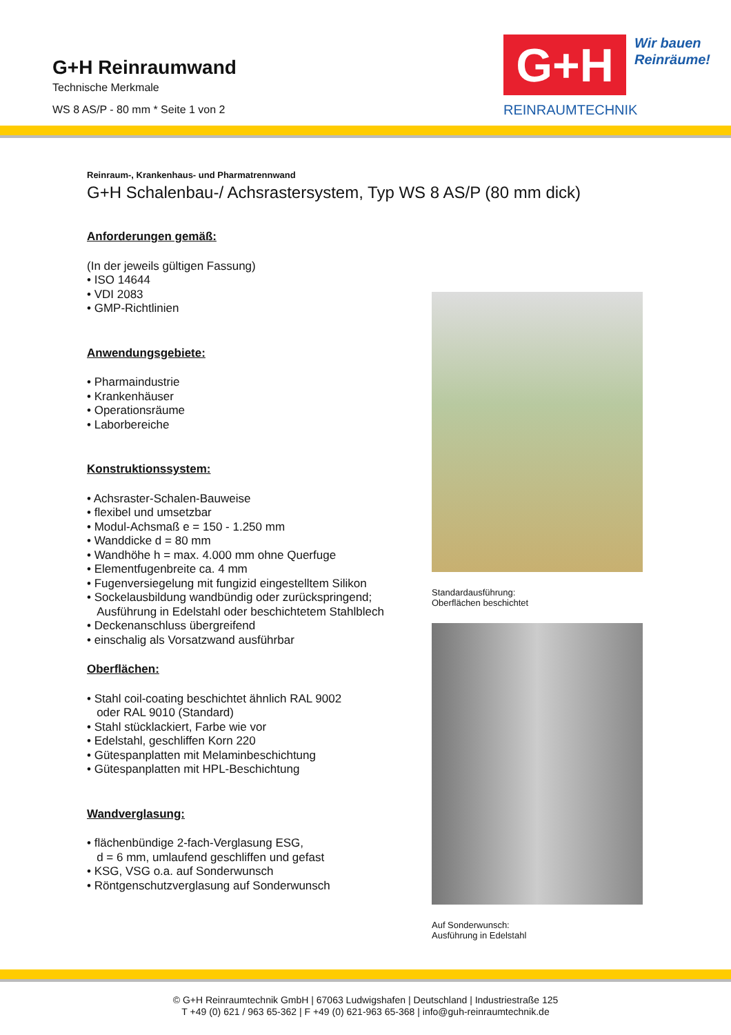G+H Reinraumwand
Technische Merkmale
WS 8 AS/P - 80 mm * Seite 1 von 2
G+H
Wir bauen
Reinräume!
REINRAUMTECHNIK
Reinraum-, Krankenhaus- und Pharmatrennwand
G+H Schalenbau-/ Achsrastersystem, Typ WS 8 AS/P (80 mm dick)
Anforderungen gemäß:
(In der jeweils gültigen Fassung)
• ISO 14644
• VDI 2083
• GMP-Richtlinien
Anwendungsgebiete:
• Pharmaindustrie
• Krankenhäuser
• Operationsräume
• Laborbereiche
Konstruktionssystem:
• Achsraster-Schalen-Bauweise
• flexibel und umsetzbar
• Modul-Achsmaß e = 150 - 1.250 mm
• Wanddicke d = 80 mm
• Wandhöhe h = max. 4.000 mm ohne Querfuge
• Elementfugenbreite ca. 4 mm
• Fugenversiegelung mit fungizid eingestelltem Silikon
• Sockelausbildung wandbündig oder zurückspringend;
Ausführung in Edelstahl oder beschichtetem Stahlblech
• Deckenanschluss übergreifend
• einschalig als Vorsatzwand ausführbar
Oberflächen:
• Stahl coil-coating beschichtet ähnlich RAL 9002
oder RAL 9010 (Standard)
• Stahl stücklackiert, Farbe wie vor
• Edelstahl, geschliffen Korn 220
• Gütespanplatten mit Melaminbeschichtung
• Gütespanplatten mit HPL-Beschichtung
Wandverglasung:
• flächenbündige 2-fach-Verglasung ESG,
d = 6 mm, umlaufend geschliffen und gefast
• KSG, VSG o.a. auf Sonderwunsch
• Röntgenschutzverglasung auf Sonderwunsch
Standardausführung:
Oberflächen beschichtet
Auf Sonderwunsch:
Ausführung in Edelstahl
© G+H Reinraumtechnik GmbH | 67063 Ludwigshafen | Deutschland | Industriestraße 125
T +49 (0) 621 / 963 65-362 | F +49 (0) 621-963 65-368 | info@guh-reinraumtechnik.de